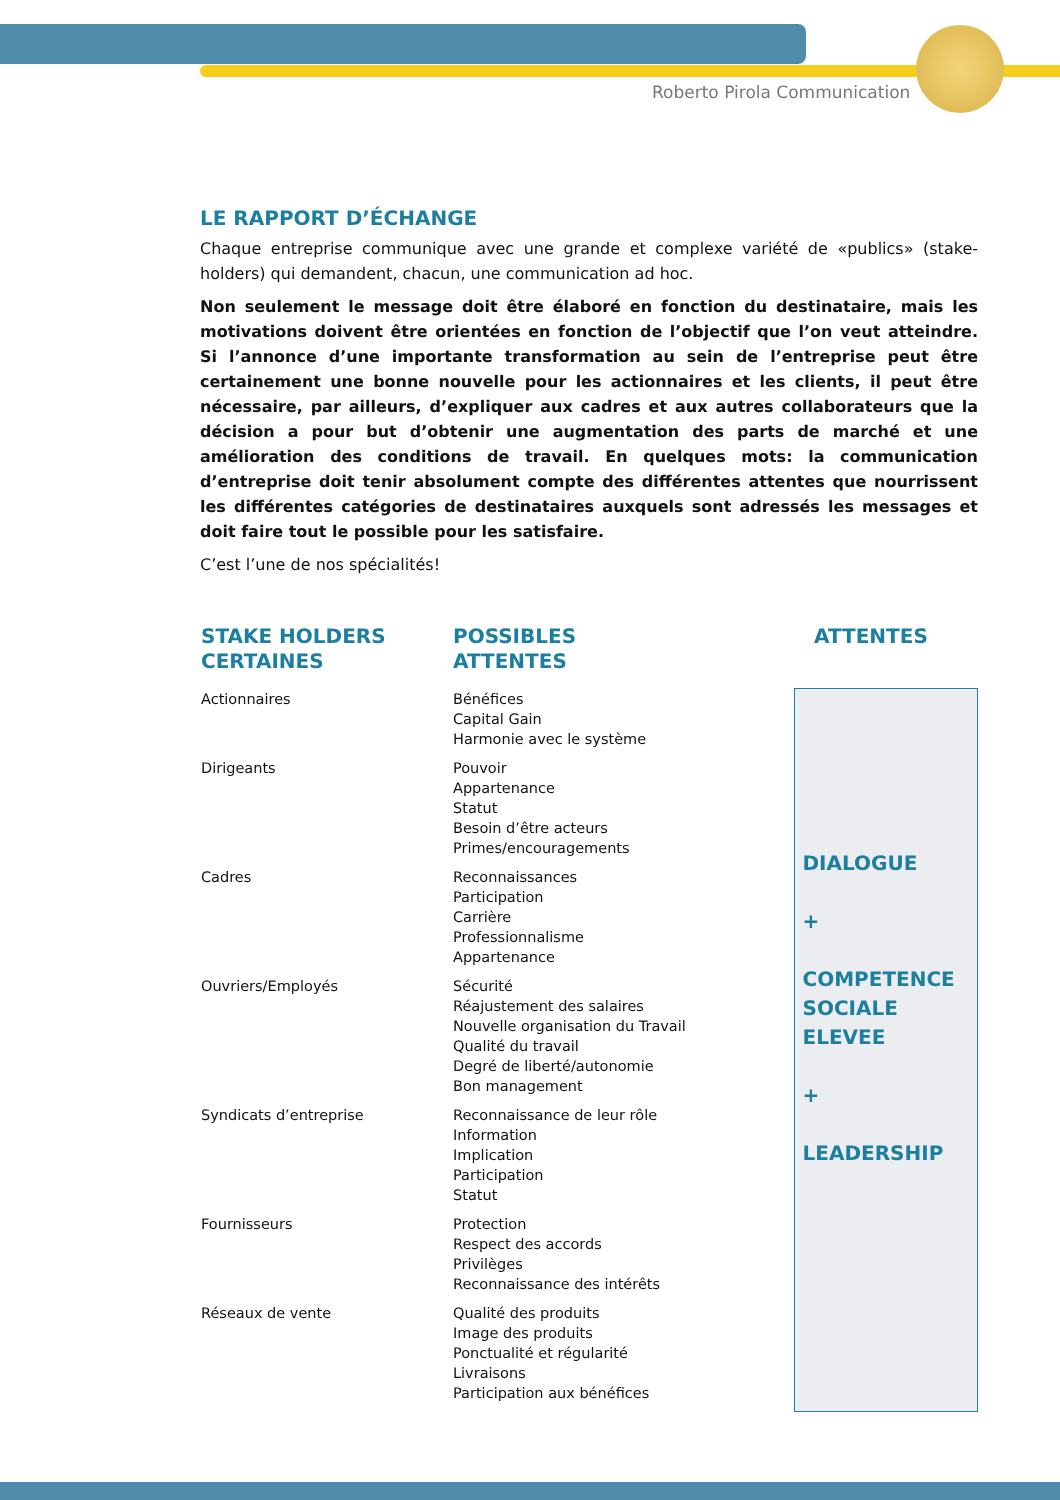Roberto Pirola Communication
LE RAPPORT D’ÉCHANGE
Chaque entreprise communique avec une grande et complexe variété de «publics» (stake-holders) qui demandent, chacun, une communication ad hoc.
Non seulement le message doit être élaboré en fonction du destinataire, mais les motivations doivent être orientées en fonction de l’objectif que l’on veut atteindre. Si l’annonce d’une importante transformation au sein de l’entreprise peut être certainement une bonne nouvelle pour les actionnaires et les clients, il peut être nécessaire, par ailleurs, d’expliquer aux cadres et aux autres collaborateurs que la décision a pour but d’obtenir une augmentation des parts de marché et une amélioration des conditions de travail. En quelques mots: la communication d’entreprise doit tenir absolument compte des différentes attentes que nourrissent les différentes catégories de destinataires auxquels sont adressés les messages et doit faire tout le possible pour les satisfaire.
C’est l’une de nos spécialités!
| STAKE HOLDERS CERTAINES | POSSIBLES ATTENTES | ATTENTES |
| --- | --- | --- |
| Actionnaires | Bénéfices Capital Gain Harmonie avec le système | DIALOGUE + COMPETENCE SOCIALE ELEVEE + LEADERSHIP |
| Dirigeants | Pouvoir Appartenance Statut Besoin d’être acteurs Primes/encouragements | |
| Cadres | Reconnaissances Participation Carrière Professionnalisme Appartenance | |
| Ouvriers/Employés | Sécurité Réajustement des salaires Nouvelle organisation du Travail Qualité du travail Degré de liberté/autonomie Bon management | |
| Syndicats d’entreprise | Reconnaissance de leur rôle Information Implication Participation Statut | |
| Fournisseurs | Protection Respect des accords Privilèges Reconnaissance des intérêts | |
| Réseaux de vente | Qualité des produits Image des produits Ponctualité et régularité Livraisons Participation aux bénéfices | |